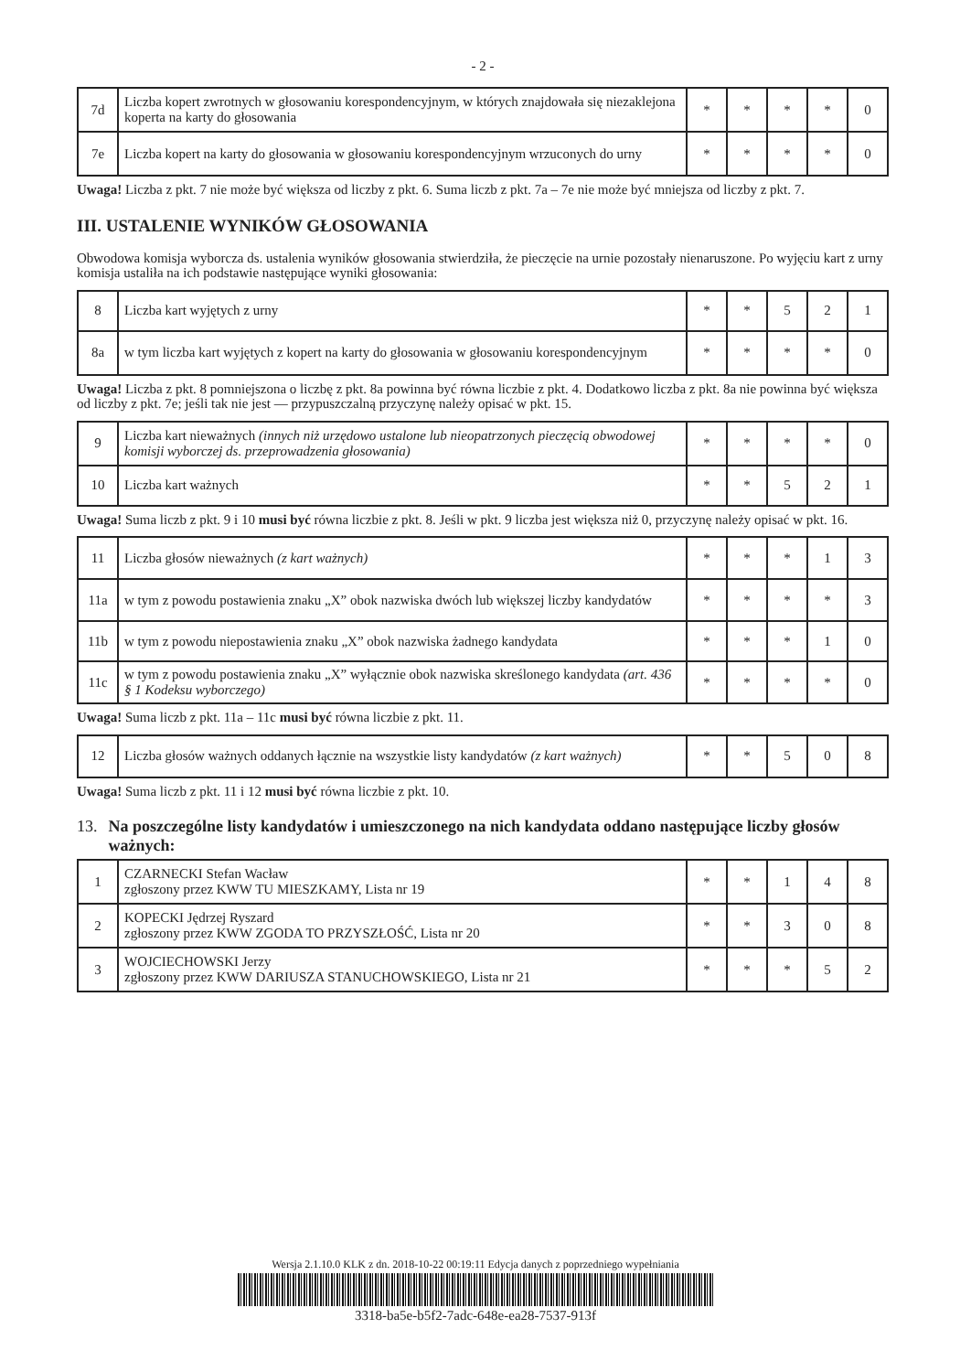- 2 -
| 7d | Liczba kopert zwrotnych w głosowaniu korespondencyjnym, w których znajdowała się niezaklejona koperta na karty do głosowania | * | * | * | * | 0 |
| 7e | Liczba kopert na karty do głosowania w głosowaniu korespondencyjnym wrzuconych do urny | * | * | * | * | 0 |
Uwaga! Liczba z pkt. 7 nie może być większa od liczby z pkt. 6. Suma liczb z pkt. 7a – 7e nie może być mniejsza od liczby z pkt. 7.
III. USTALENIE WYNIKÓW GŁOSOWANIA
Obwodowa komisja wyborcza ds. ustalenia wyników głosowania stwierdziła, że pieczęcie na urnie pozostały nienaruszone. Po wyjęciu kart z urny komisja ustaliła na ich podstawie następujące wyniki głosowania:
| 8 | Liczba kart wyjętych z urny | * | * | 5 | 2 | 1 |
| 8a | w tym liczba kart wyjętych z kopert na karty do głosowania w głosowaniu korespondencyjnym | * | * | * | * | 0 |
Uwaga! Liczba z pkt. 8 pomniejszona o liczbę z pkt. 8a powinna być równa liczbie z pkt. 4. Dodatkowo liczba z pkt. 8a nie powinna być większa od liczby z pkt. 7e; jeśli tak nie jest — przypuszczalną przyczynę należy opisać w pkt. 15.
| 9 | Liczba kart nieważnych (innych niż urzędowo ustalone lub nieopatrzonych pieczęcią obwodowej komisji wyborczej ds. przeprowadzenia głosowania) | * | * | * | * | 0 |
| 10 | Liczba kart ważnych | * | * | 5 | 2 | 1 |
Uwaga! Suma liczb z pkt. 9 i 10 musi być równa liczbie z pkt. 8. Jeśli w pkt. 9 liczba jest większa niż 0, przyczynę należy opisać w pkt. 16.
| 11 | Liczba głosów nieważnych (z kart ważnych) | * | * | * | 1 | 3 |
| 11a | w tym z powodu postawienia znaku „X” obok nazwiska dwóch lub większej liczby kandydatów | * | * | * | * | 3 |
| 11b | w tym z powodu niepostawienia znaku „X” obok nazwiska żadnego kandydata | * | * | * | 1 | 0 |
| 11c | w tym z powodu postawienia znaku „X” wyłącznie obok nazwiska skreślonego kandydata (art. 436 § 1 Kodeksu wyborczego) | * | * | * | * | 0 |
Uwaga! Suma liczb z pkt. 11a – 11c musi być równa liczbie z pkt. 11.
| 12 | Liczba głosów ważnych oddanych łącznie na wszystkie listy kandydatów (z kart ważnych) | * | * | 5 | 0 | 8 |
Uwaga! Suma liczb z pkt. 11 i 12 musi być równa liczbie z pkt. 10.
13. Na poszczególne listy kandydatów i umieszczonego na nich kandydata oddano następujące liczby głosów ważnych:
| 1 | CZARNECKI Stefan Wacław zgłoszony przez KWW TU MIESZKAMY, Lista nr 19 | * | * | 1 | 4 | 8 |
| 2 | KOPECKI Jędrzej Ryszard zgłoszony przez KWW ZGODA TO PRZYSZŁOŚĆ, Lista nr 20 | * | * | 3 | 0 | 8 |
| 3 | WOJCIECHOWSKI Jerzy zgłoszony przez KWW DARIUSZA STANUCHOWSKIEGO, Lista nr 21 | * | * | * | 5 | 2 |
Wersja 2.1.10.0 KLK z dn. 2018-10-22 00:19:11 Edycja danych z poprzedniego wypełniania
3318-ba5e-b5f2-7adc-648e-ea28-7537-913f